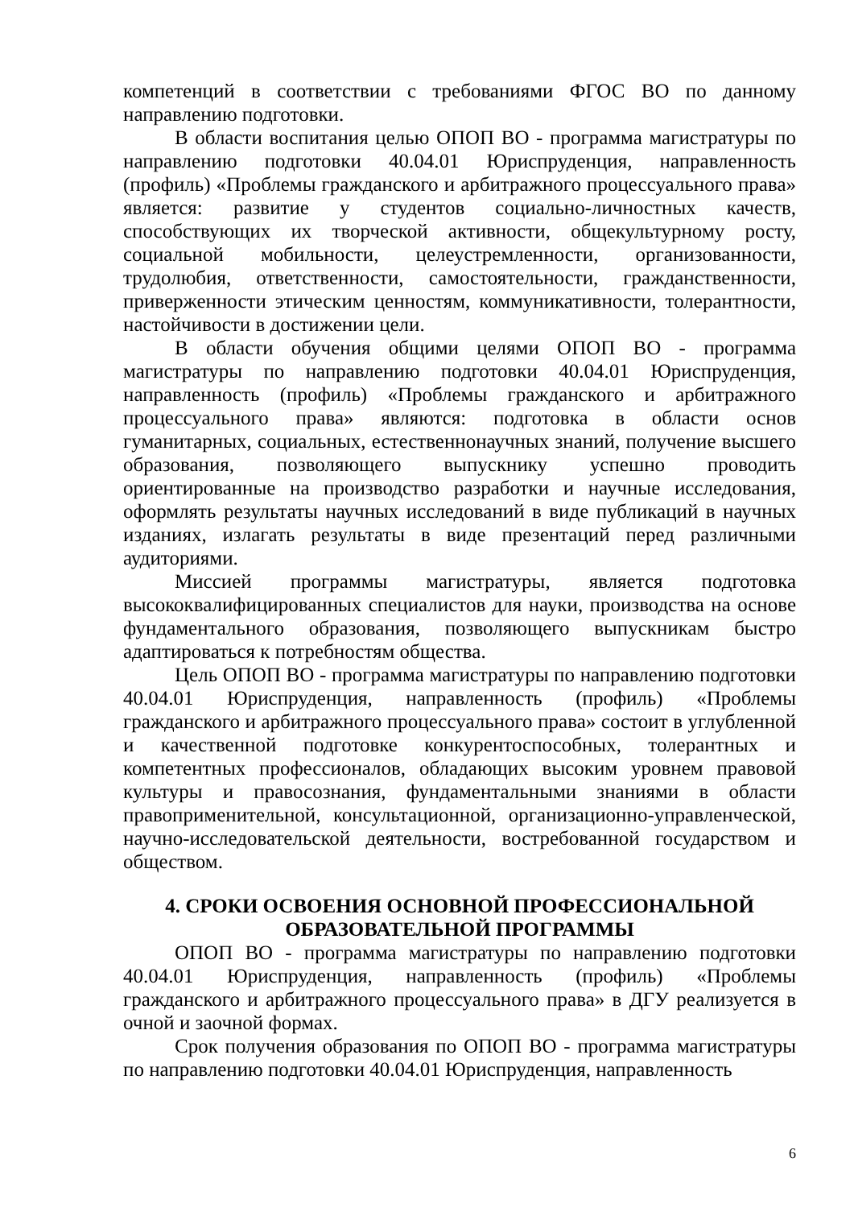компетенций в соответствии с требованиями ФГОС ВО по данному направлению подготовки.
В области воспитания целью ОПОП ВО - программа магистратуры по направлению подготовки 40.04.01 Юриспруденция, направленность (профиль) «Проблемы гражданского и арбитражного процессуального права» является: развитие у студентов социально-личностных качеств, способствующих их творческой активности, общекультурному росту, социальной мобильности, целеустремленности, организованности, трудолюбия, ответственности, самостоятельности, гражданственности, приверженности этическим ценностям, коммуникативности, толерантности, настойчивости в достижении цели.
В области обучения общими целями ОПОП ВО - программа магистратуры по направлению подготовки 40.04.01 Юриспруденция, направленность (профиль) «Проблемы гражданского и арбитражного процессуального права» являются: подготовка в области основ гуманитарных, социальных, естественнонаучных знаний, получение высшего образования, позволяющего выпускнику успешно проводить ориентированные на производство разработки и научные исследования, оформлять результаты научных исследований в виде публикаций в научных изданиях, излагать результаты в виде презентаций перед различными аудиториями.
Миссией программы магистратуры, является подготовка высококвалифицированных специалистов для науки, производства на основе фундаментального образования, позволяющего выпускникам быстро адаптироваться к потребностям общества.
Цель ОПОП ВО - программа магистратуры по направлению подготовки 40.04.01 Юриспруденция, направленность (профиль) «Проблемы гражданского и арбитражного процессуального права» состоит в углубленной и качественной подготовке конкурентоспособных, толерантных и компетентных профессионалов, обладающих высоким уровнем правовой культуры и правосознания, фундаментальными знаниями в области правоприменительной, консультационной, организационно-управленческой, научно-исследовательской деятельности, востребованной государством и обществом.
4. СРОКИ ОСВОЕНИЯ ОСНОВНОЙ ПРОФЕССИОНАЛЬНОЙ
ОБРАЗОВАТЕЛЬНОЙ ПРОГРАММЫ
ОПОП ВО - программа магистратуры по направлению подготовки 40.04.01 Юриспруденция, направленность (профиль) «Проблемы гражданского и арбитражного процессуального права» в ДГУ реализуется в очной и заочной формах.
Срок получения образования по ОПОП ВО - программа магистратуры по направлению подготовки 40.04.01 Юриспруденция, направленность
6